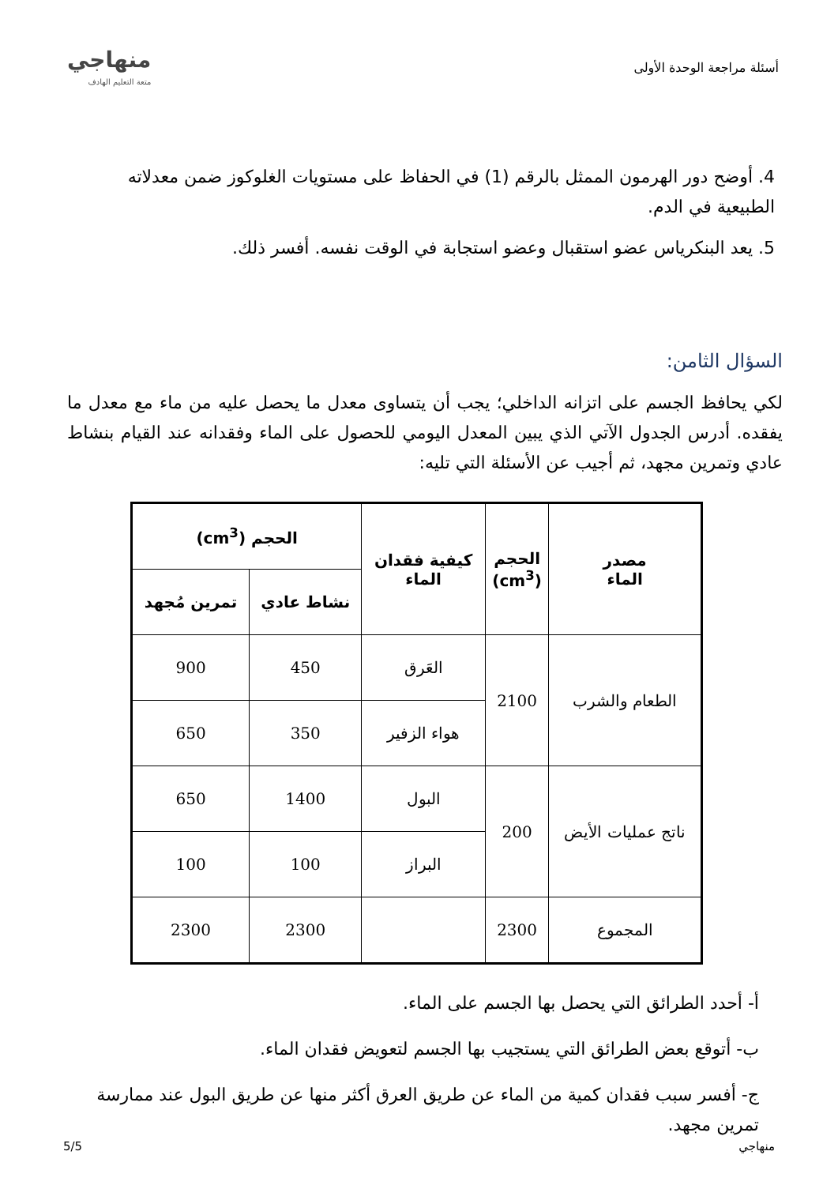أسئلة مراجعة الوحدة الأولى
منهاجي
متعة التعليم الهادف
4. أوضح دور الهرمون الممثل بالرقم (1) في الحفاظ على مستويات الغلوكوز ضمن معدلاته الطبيعية في الدم.
5. يعد البنكرياس عضو استقبال وعضو استجابة في الوقت نفسه. أفسر ذلك.
السؤال الثامن:
لكي يحافظ الجسم على اتزانه الداخلي؛ يجب أن يتساوى معدل ما يحصل عليه من ماء مع معدل ما يفقده. أدرس الجدول الآتي الذي يبين المعدل اليومي للحصول على الماء وفقدانه عند القيام بنشاط عادي وتمرين مجهد، ثم أجيب عن الأسئلة التي تليه:
| مصدر الماء | الحجم (cm<sup>3</sup>) | كيفية فقدان الماء | الحجم (cm<sup>3</sup>) | |
| --- | --- | --- | --- | --- |
| | | | نشاط عادي | تمرين مُجهد |
| الطعام والشرب | 2100 | العَرق | 450 | 900 |
| | | هواء الزفير | 350 | 650 |
| ناتج عمليات الأيض | 200 | البول | 1400 | 650 |
| | | البراز | 100 | 100 |
| المجموع | 2300 | | 2300 | 2300 |
أ- أحدد الطرائق التي يحصل بها الجسم على الماء.
ب- أتوقع بعض الطرائق التي يستجيب بها الجسم لتعويض فقدان الماء.
ج- أفسر سبب فقدان كمية من الماء عن طريق العرق أكثر منها عن طريق البول عند ممارسة تمرين مجهد.
منهاجي 5/5